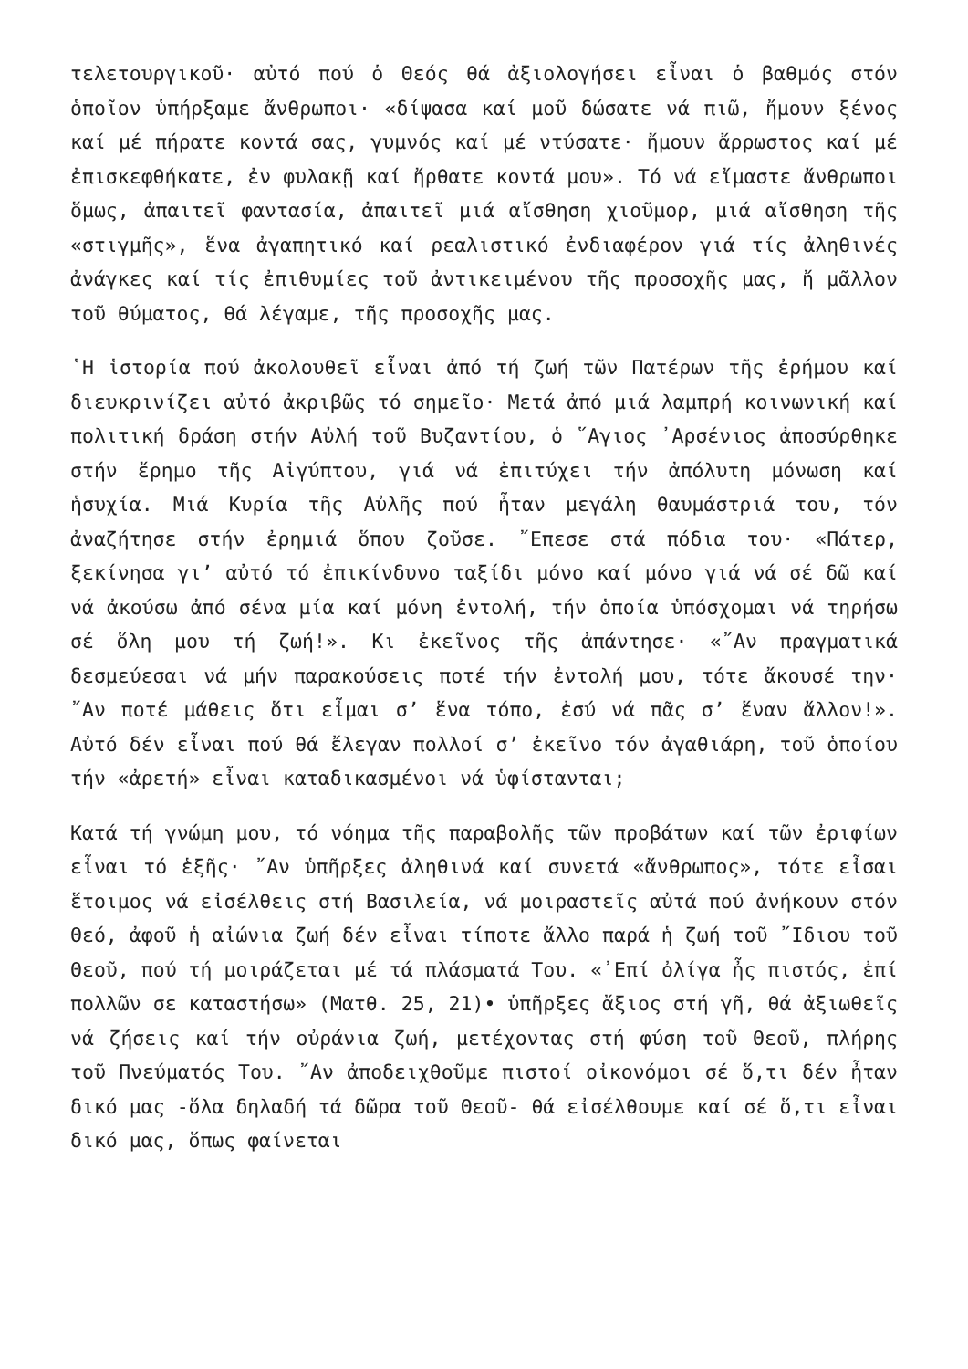τελετουργικοῦ· αὐτό πού ὁ Θεός θά ἀξιολογήσει εἶναι ὁ βαθμός στόν ὁποῖον ὑπήρξαμε ἄνθρωποι· «δίψασα καί μοῦ δώσατε νά πιῶ, ἤμουν ξένος καί μέ πήρατε κοντά σας, γυμνός καί μέ ντύσατε· ἤμουν ἄρρωστος καί μέ ἐπισκεφθήκατε, ἐν φυλακῇ καί ἤρθατε κοντά μου». Τό νά εἴμαστε ἄνθρωποι ὅμως, ἀπαιτεῖ φαντασία, ἀπαιτεῖ μιά αἴσθηση χιοῦμορ, μιά αἴσθηση τῆς «στιγμῆς», ἕνα ἀγαπητικό καί ρεαλιστικό ἐνδιαφέρον γιά τίς ἀληθινές ἀνάγκες καί τίς ἐπιθυμίες τοῦ ἀντικειμένου τῆς προσοχῆς μας, ἤ μᾶλλον τοῦ θύματος, θά λέγαμε, τῆς προσοχῆς μας.
῾Η ἱστορία πού ἀκολουθεῖ εἶναι ἀπό τή ζωή τῶν Πατέρων τῆς ἐρήμου καί διευκρινίζει αὐτό ἀκριβῶς τό σημεῖο· Μετά ἀπό μιά λαμπρή κοινωνική καί πολιτική δράση στήν Αὐλή τοῦ Βυζαντίου, ὁ ῞Αγιος ᾿Αρσένιος ἀποσύρθηκε στήν ἔρημο τῆς Αἰγύπτου, γιά νά ἐπιτύχει τήν ἀπόλυτη μόνωση καί ἡσυχία. Μιά Κυρία τῆς Αὐλῆς πού ἦταν μεγάλη θαυμάστριά του, τόν ἀναζήτησε στήν ἐρημιά ὅπου ζοῦσε. ῎Επεσε στά πόδια του· «Πάτερ, ξεκίνησα γι’ αὐτό τό ἐπικίνδυνο ταξίδι μόνο καί μόνο γιά νά σέ δῶ καί νά ἀκούσω ἀπό σένα μία καί μόνη ἐντολή, τήν ὁποία ὑπόσχομαι νά τηρήσω σέ ὅλη μου τή ζωή!». Κι ἐκεῖνος τῆς ἀπάντησε· «῎Αν πραγματικά δεσμεύεσαι νά μήν παρακούσεις ποτέ τήν ἐντολή μου, τότε ἄκουσέ την· ῎Αν ποτέ μάθεις ὅτι εἶμαι σ’ ἕνα τόπο, ἐσύ νά πᾶς σ’ ἕναν ἄλλον!». Αὐτό δέν εἶναι πού θά ἔλεγαν πολλοί σ’ ἐκεῖνο τόν ἀγαθιάρη, τοῦ ὁποίου τήν «ἀρετή» εἶναι καταδικασμένοι νά ὑφίστανται;
Κατά τή γνώμη μου, τό νόημα τῆς παραβολῆς τῶν προβάτων καί τῶν ἐριφίων εἶναι τό ἑξῆς· ῎Αν ὑπῆρξες ἀληθινά καί συνετά «ἄνθρωπος», τότε εἶσαι ἕτοιμος νά εἰσέλθεις στή Βασιλεία, νά μοιραστεῖς αὐτά πού ἀνήκουν στόν Θεό, ἀφοῦ ἡ αἰώνια ζωή δέν εἶναι τίποτε ἄλλο παρά ἡ ζωή τοῦ ῎Ιδιου τοῦ Θεοῦ, πού τή μοιράζεται μέ τά πλάσματά Του. «᾿Επί ὀλίγα ἦς πιστός, ἐπί πολλῶν σε καταστήσω» (Ματθ. 25, 21)• ὑπῆρξες ἄξιος στή γῆ, θά ἀξιωθεῖς νά ζήσεις καί τήν οὐράνια ζωή, μετέχοντας στή φύση τοῦ Θεοῦ, πλήρης τοῦ Πνεύματός Του. ῎Αν ἀποδειχθοῦμε πιστοί οἰκονόμοι σέ ὅ,τι δέν ἦταν δικό μας -ὅλα δηλαδή τά δῶρα τοῦ Θεοῦ- θά εἰσέλθουμε καί σέ ὅ,τι εἶναι δικό μας, ὅπως φαίνεται